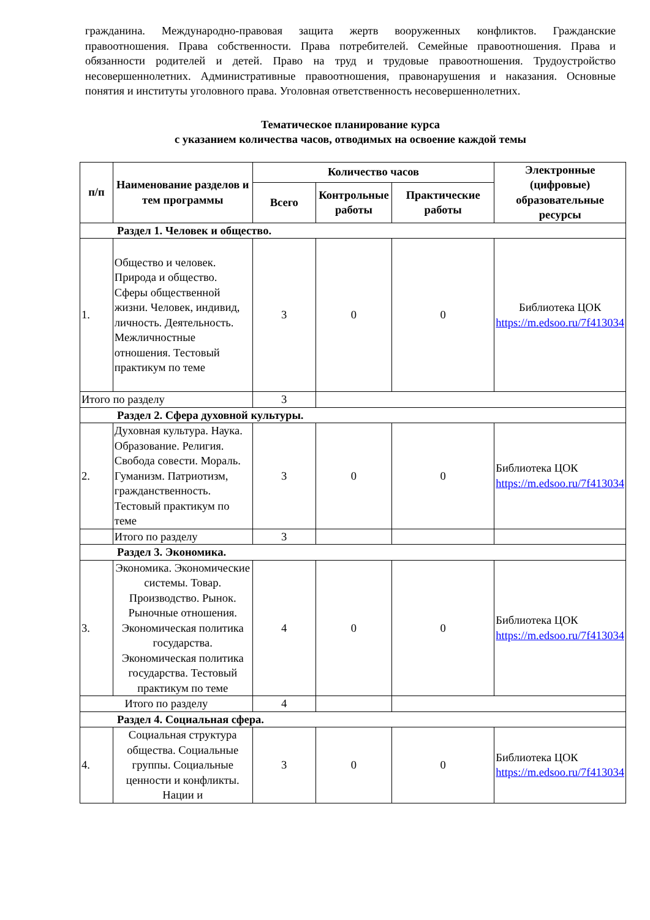гражданина. Международно-правовая защита жертв вооруженных конфликтов. Гражданские правоотношения. Права собственности. Права потребителей. Семейные правоотношения. Права и обязанности родителей и детей. Право на труд и трудовые правоотношения. Трудоустройство несовершеннолетних. Административные правоотношения, правонарушения и наказания. Основные понятия и институты уголовного права. Уголовная ответственность несовершеннолетних.
Тематическое планирование курса
с указанием количества часов, отводимых на освоение каждой темы
| п/п | Наименование разделов и тем программы | Количество часов | | | Электронные (цифровые) образовательные ресурсы |
| --- | --- | --- | --- | --- | --- |
| | | Всего | Контрольные работы | Практические работы | |
| Раздел 1. Человек и общество. | | | | | |
| 1. | Общество и человек. Природа и общество. Сферы общественной жизни. Человек, индивид, личность. Деятельность. Межличностные отношения. Тестовый практикум по теме | 3 | 0 | 0 | Библиотека ЦОК https://m.edsoo.ru/7f413034 |
| Итого по разделу | | 3 | | | |
| Раздел 2. Сфера духовной культуры. | | | | | |
| 2. | Духовная культура. Наука. Образование. Религия. Свобода совести. Мораль. Гуманизм. Патриотизм, гражданственность. Тестовый практикум по теме | 3 | 0 | 0 | Библиотека ЦОК https://m.edsoo.ru/7f413034 |
| | Итого по разделу | 3 | | | |
| Раздел 3. Экономика. | | | | | |
| 3. | Экономика. Экономические системы. Товар. Производство. Рынок. Рыночные отношения. Экономическая политика государства. Экономическая политика государства. Тестовый практикум по теме | 4 | 0 | 0 | Библиотека ЦОК https://m.edsoo.ru/7f413034 |
| Итого по разделу | | 4 | | | |
| Раздел 4. Социальная сфера. | | | | | |
| 4. | Социальная структура общества. Социальные группы. Социальные ценности и конфликты. Нации и | 3 | 0 | 0 | Библиотека ЦОК https://m.edsoo.ru/7f413034 |